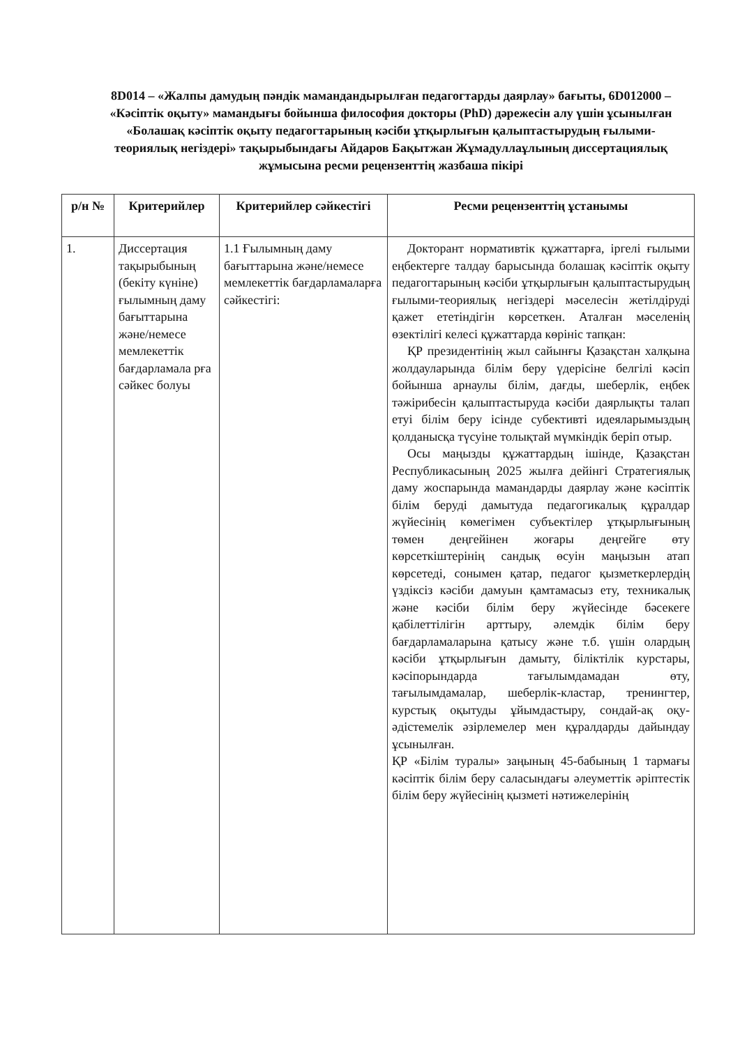8D014 – «Жалпы дамудың пәндік мамандандырылған педагогтарды даярлау» бағыты, 6D012000 – «Кәсіптік оқыту» мамандығы бойынша философия докторы (PhD) дәрежесін алу үшін ұсынылған «Болашақ кәсіптік оқыту педагогтарының кәсіби ұтқырлығын қалыптастырудың ғылыми-теориялық негіздері» тақырыбындағы Айдаров Бақытжан Жұмадуллаұлының диссертациялық жұмысына ресми рецензенттің жазбаша пікірі
| р/н № | Критерийлер | Критерийлер сәйкестігі | Ресми рецензенттің ұстанымы |
| --- | --- | --- | --- |
| 1. | Диссертация тақырыбының (бекіту күніне) ғылымның даму бағыттарына және/немесе мемлекеттік бағдарламала рға сәйкес болуы | 1.1 Ғылымның даму бағыттарына және/немесе мемлекеттік бағдарламаларға сәйкестігі: | Докторант нормативтік құжаттарға, іргелі ғылыми еңбектерге талдау барысында болашақ кәсіптік оқыту педагогтарының кәсіби ұтқырлығын қалыптастырудың ғылыми-теориялық негіздері мәселесін жетілдіруді қажет ететіндігін көрсеткен. Аталған мәселенің өзектілігі келесі құжаттарда көрініс тапқан: ҚР президентінің жыл сайынғы Қазақстан халқына жолдауларында білім беру үдерісіне белгілі кәсіп бойынша арнаулы білім, дағды, шеберлік, еңбек тәжірибесін қалыптастыруда кәсіби даярлықты талап етуі білім беру ісінде субективті идеяларымыздың қолданысқа түсуіне толықтай мүмкіндік беріп отыр. Осы маңызды құжаттардың ішінде, Қазақстан Республикасының 2025 жылға дейінгі Стратегиялық даму жоспарында мамандарды даярлау және кәсіптік білім беруді дамытуда педагогикалық құралдар жүйесінің көмегімен субъектілер ұтқырлығының төмен деңгейінен жоғары деңгейге өту көрсеткіштерінің сандық өсуін маңызын атап көрсетеді, сонымен қатар, педагог қызметкерлердің үздіксіз кәсіби дамуын қамтамасыз ету, техникалық және кәсіби білім беру жүйесінде бәсекеге қабілеттілігін арттыру, әлемдік білім беру бағдарламаларына қатысу және т.б. үшін олардың кәсіби ұтқырлығын дамыту, біліктілік курстары, кәсіпорындарда тағылымдамадан өту, тағылымдамалар, шеберлік-кластар, тренингтер, курстық оқытуды ұйымдастыру, сондай-ақ оқу-әдістемелік әзірлемелер мен құралдарды дайындау ұсынылған. ҚР «Білім туралы» заңының 45-бабының 1 тармағы кәсіптік білім беру саласындағы әлеуметтік әріптестік білім беру жүйесінің қызметі нәтижелерінің |